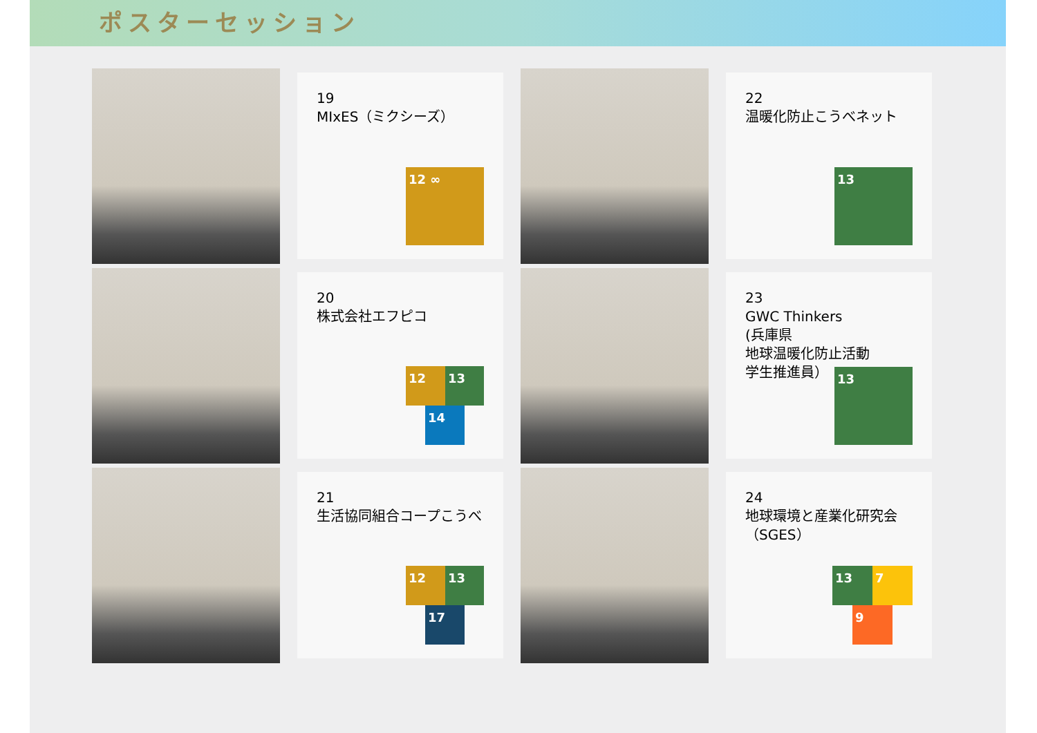ポスターセッション
19
MIxES（ミクシーズ）
12 ∞
22
温暖化防止こうべネット
13
20
株式会社エフピコ
12
13
14
23
GWC Thinkers
(兵庫県
地球温暖化防止活動
学生推進員）
13
21
生活協同組合コープこうべ
12
13
17
24
地球環境と産業化研究会
（SGES）
13
7
9